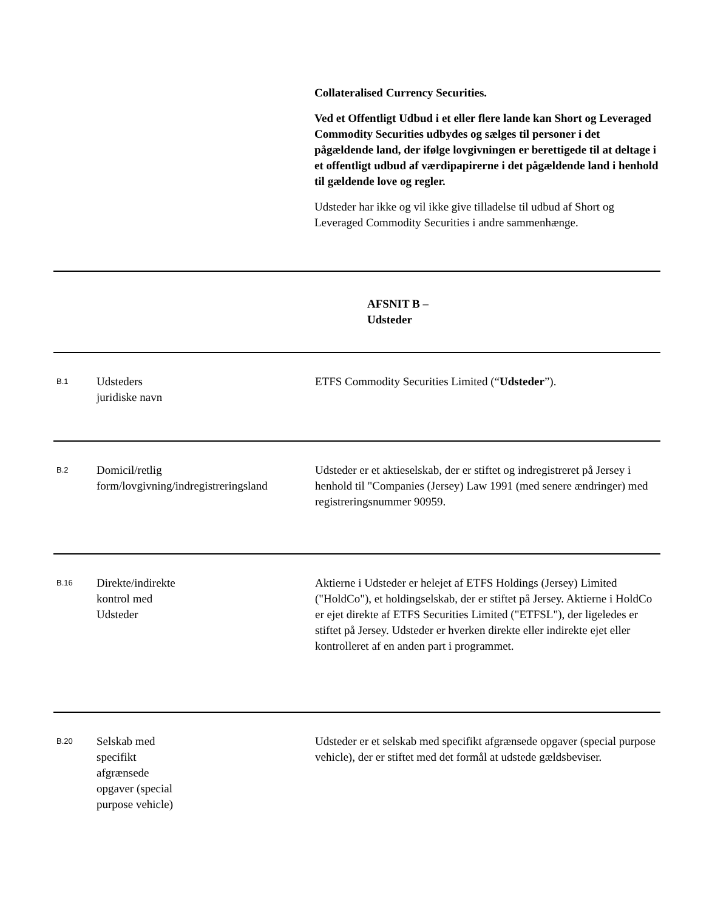Collateralised Currency Securities.
Ved et Offentligt Udbud i et eller flere lande kan Short og Leveraged Commodity Securities udbydes og sælges til personer i det pågældende land, der ifølge lovgivningen er berettigede til at deltage i et offentligt udbud af værdipapirerne i det pågældende land i henhold til gældende love og regler.
Udsteder har ikke og vil ikke give tilladelse til udbud af Short og Leveraged Commodity Securities i andre sammenhænge.
| AFSNIT B – Udsteder | | |
| B.1 | Udsteders juridiske navn | ETFS Commodity Securities Limited (“ Udsteder ”). |
| B.2 | Domicil/retlig form/lovgivning/indregistreringsland | Udsteder er et aktieselskab, der er stiftet og indregistreret på Jersey i henhold til "Companies (Jersey) Law 1991 (med senere ændringer) med registreringsnummer 90959. |
| B.16 | Direkte/indirekte kontrol med Udsteder | Aktierne i Udsteder er helejet af ETFS Holdings (Jersey) Limited ("HoldCo"), et holdingselskab, der er stiftet på Jersey. Aktierne i HoldCo er ejet direkte af ETFS Securities Limited ("ETFSL"), der ligeledes er stiftet på Jersey. Udsteder er hverken direkte eller indirekte ejet eller kontrolleret af en anden part i programmet. |
| B.20 | Selskab med specifikt afgrænsede opgaver (special purpose vehicle) | Udsteder er et selskab med specifikt afgrænsede opgaver (special purpose vehicle), der er stiftet med det formål at udstede gældsbeviser. |